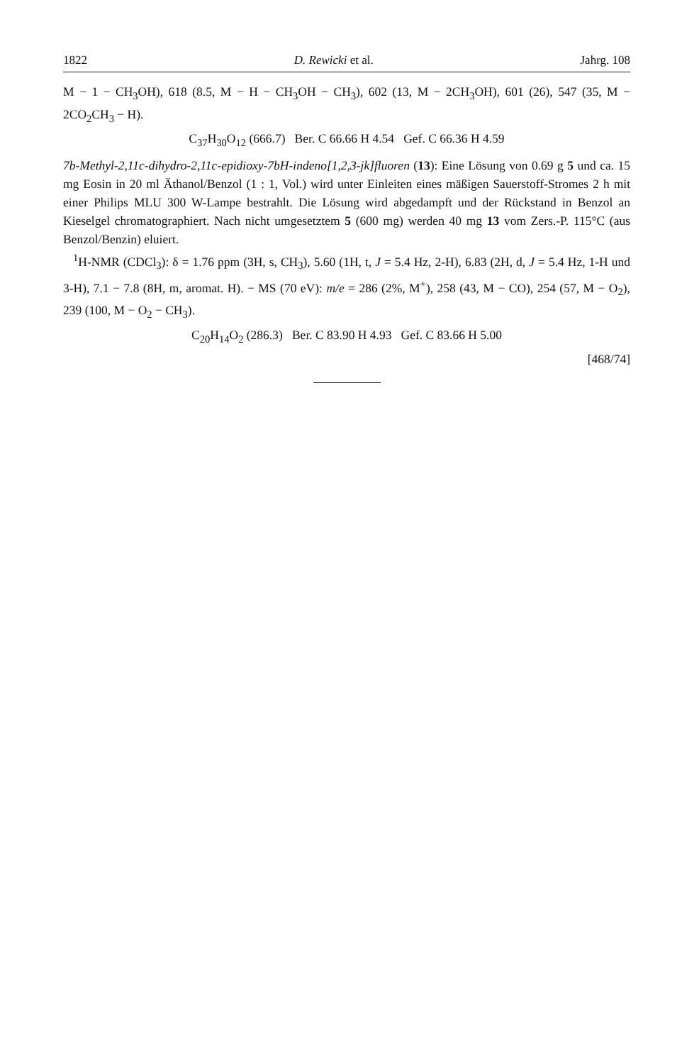1822 D. Rewicki et al. Jahrg. 108
M − 1 − CH<sub>3</sub>OH), 618 (8.5, M − H − CH<sub>3</sub>OH − CH<sub>3</sub>), 602 (13, M − 2CH<sub>3</sub>OH), 601 (26), 547 (35, M − 2CO<sub>2</sub>CH<sub>3</sub> − H).
C<sub>37</sub>H<sub>30</sub>O<sub>12</sub> (666.7) Ber. C 66.66 H 4.54 Gef. C 66.36 H 4.59
7b-Methyl-2,11c-dihydro-2,11c-epidioxy-7bH-indeno[1,2,3-jk]fluoren (13): Eine Lösung von 0.69 g 5 und ca. 15 mg Eosin in 20 ml Äthanol/Benzol (1 : 1, Vol.) wird unter Einleiten eines mäßigen Sauerstoff-Stromes 2 h mit einer Philips MLU 300 W-Lampe bestrahlt. Die Lösung wird abgedampft und der Rückstand in Benzol an Kieselgel chromatographiert. Nach nicht umgesetztem 5 (600 mg) werden 40 mg 13 vom Zers.-P. 115°C (aus Benzol/Benzin) eluiert.
<sup>1</sup>H-NMR (CDCl<sub>3</sub>): δ = 1.76 ppm (3H, s, CH<sub>3</sub>), 5.60 (1H, t, J = 5.4 Hz, 2-H), 6.83 (2H, d, J = 5.4 Hz, 1-H und 3-H), 7.1 − 7.8 (8H, m, aromat. H). − MS (70 eV): m/e = 286 (2%, M<sup>+</sup>), 258 (43, M − CO), 254 (57, M − O<sub>2</sub>), 239 (100, M − O<sub>2</sub> − CH<sub>3</sub>).
C<sub>20</sub>H<sub>14</sub>O<sub>2</sub> (286.3) Ber. C 83.90 H 4.93 Gef. C 83.66 H 5.00
[468/74]